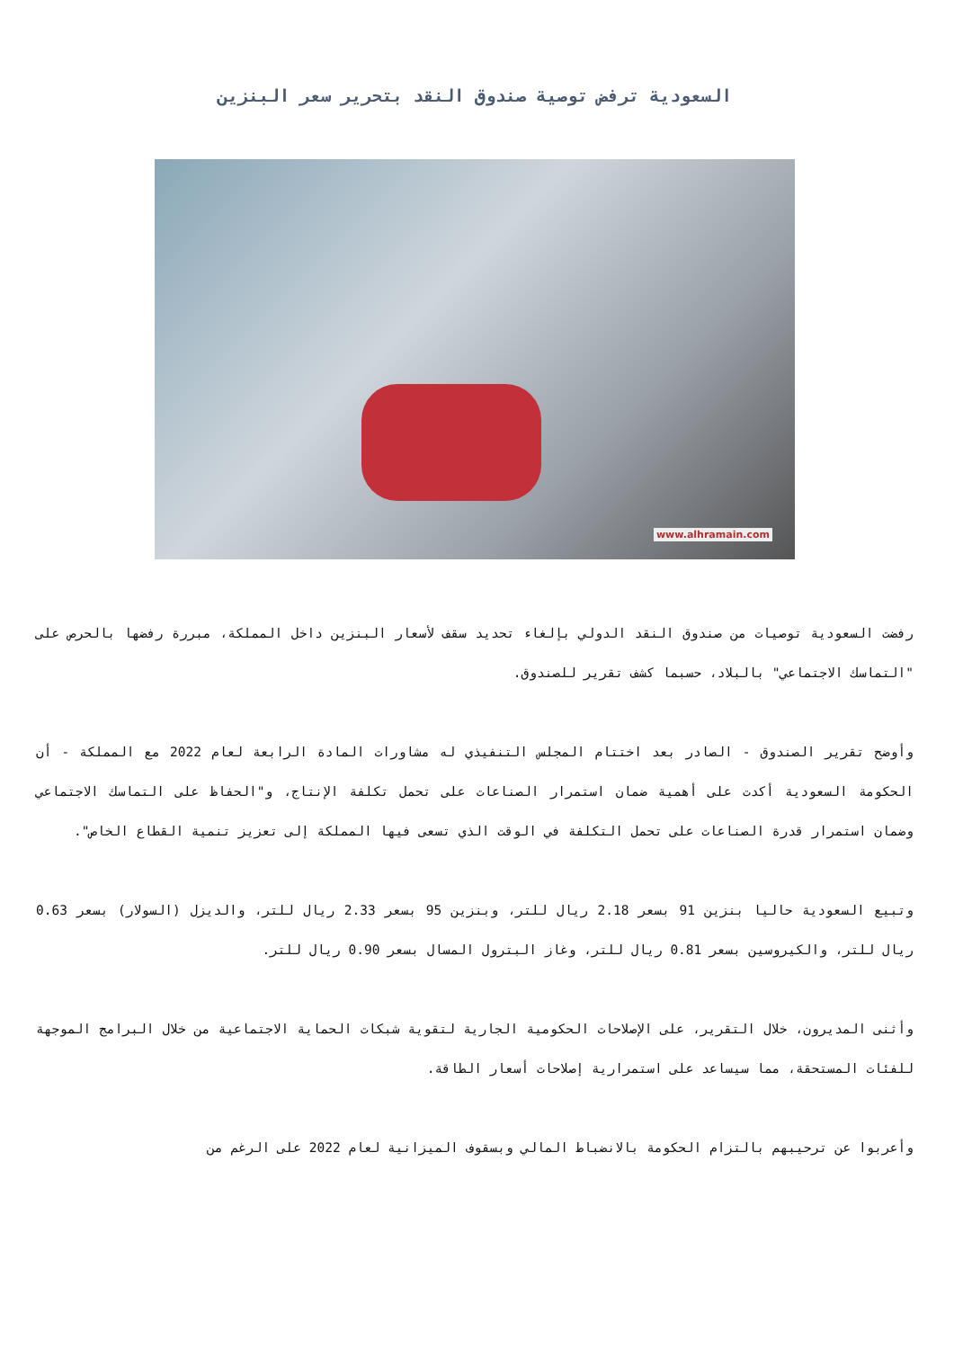السعودية ترفض توصية صندوق النقد بتحرير سعر البنزين
www.alhramain.com
رفضت السعودية توصيات من صندوق النقد الدولي بإلغاء تحديد سقف لأسعار البنزين داخل المملكة، مبررة رفضها بالحرص على "التماسك الاجتماعي" بالبلاد، حسبما كشف تقرير للصندوق.
وأوضح تقرير الصندوق - الصادر بعد اختتام المجلس التنفيذي له مشاورات المادة الرابعة لعام 2022 مع المملكة - أن الحكومة السعودية أكدت على أهمية ضمان استمرار الصناعات على تحمل تكلفة الإنتاج، و"الحفاظ على التماسك الاجتماعي وضمان استمرار قدرة الصناعات على تحمل التكلفة في الوقت الذي تسعى فيها المملكة إلى تعزيز تنمية القطاع الخاص".
وتبيع السعودية حاليا بنزين 91 بسعر 2.18 ريال للتر، وبنزين 95 بسعر 2.33 ريال للتر، والديزل (السولار) بسعر 0.63 ريال للتر، والكيروسين بسعر 0.81 ريال للتر، وغاز البترول المسال بسعر 0.90 ريال للتر.
وأثنى المديرون، خلال التقرير، على الإصلاحات الحكومية الجارية لتقوية شبكات الحماية الاجتماعية من خلال البرامج الموجهة للفئات المستحقة، مما سيساعد على استمرارية إصلاحات أسعار الطاقة.
وأعربوا عن ترحيبهم بالتزام الحكومة بالانضباط المالي وبسقوف الميزانية لعام 2022 على الرغم من